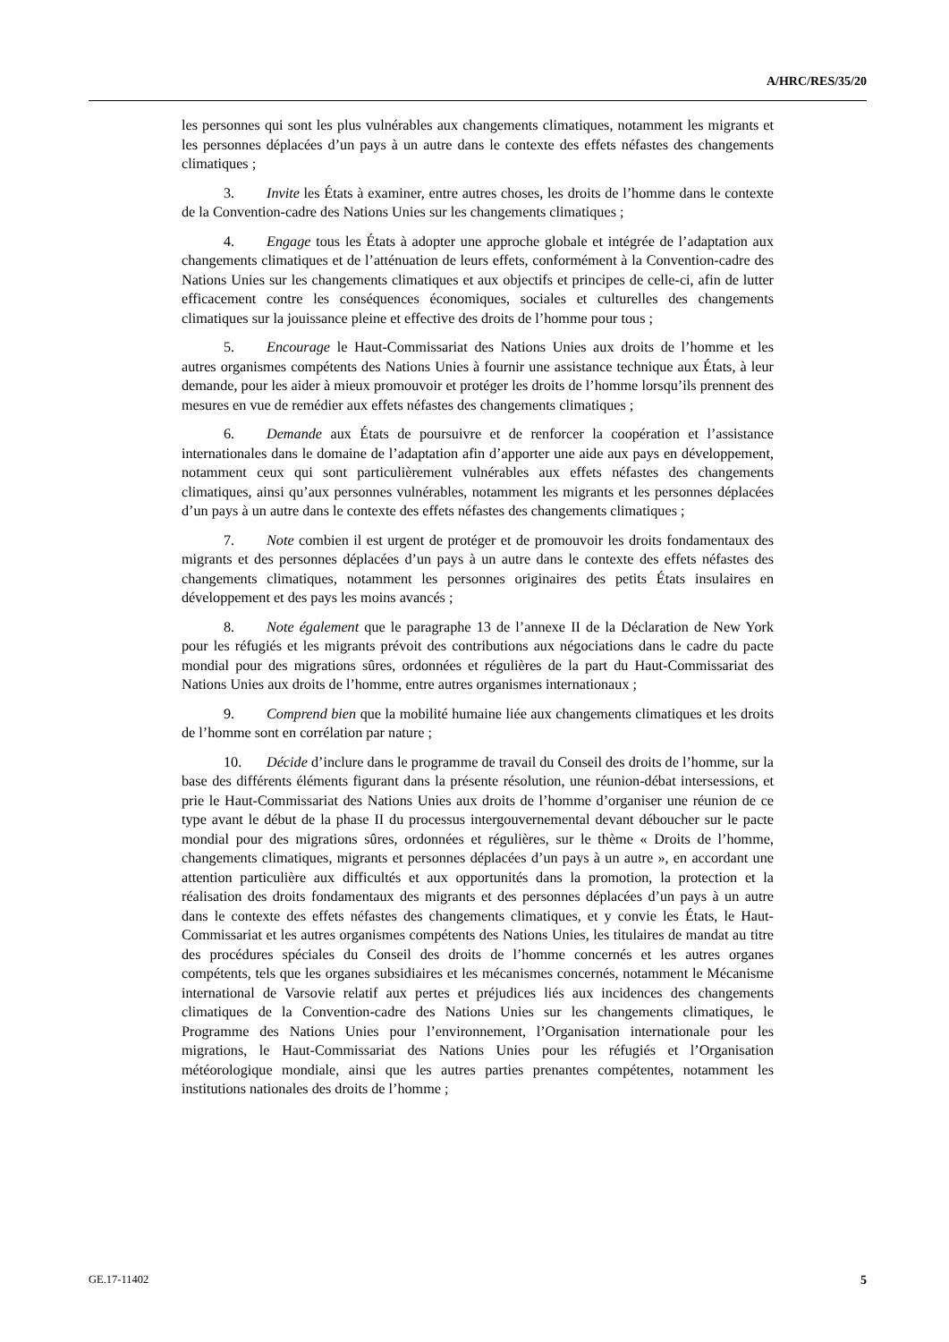A/HRC/RES/35/20
les personnes qui sont les plus vulnérables aux changements climatiques, notamment les migrants et les personnes déplacées d’un pays à un autre dans le contexte des effets néfastes des changements climatiques ;
3. Invite les États à examiner, entre autres choses, les droits de l’homme dans le contexte de la Convention-cadre des Nations Unies sur les changements climatiques ;
4. Engage tous les États à adopter une approche globale et intégrée de l’adaptation aux changements climatiques et de l’atténuation de leurs effets, conformément à la Convention-cadre des Nations Unies sur les changements climatiques et aux objectifs et principes de celle-ci, afin de lutter efficacement contre les conséquences économiques, sociales et culturelles des changements climatiques sur la jouissance pleine et effective des droits de l’homme pour tous ;
5. Encourage le Haut-Commissariat des Nations Unies aux droits de l’homme et les autres organismes compétents des Nations Unies à fournir une assistance technique aux États, à leur demande, pour les aider à mieux promouvoir et protéger les droits de l’homme lorsqu’ils prennent des mesures en vue de remédier aux effets néfastes des changements climatiques ;
6. Demande aux États de poursuivre et de renforcer la coopération et l’assistance internationales dans le domaine de l’adaptation afin d’apporter une aide aux pays en développement, notamment ceux qui sont particulièrement vulnérables aux effets néfastes des changements climatiques, ainsi qu’aux personnes vulnérables, notamment les migrants et les personnes déplacées d’un pays à un autre dans le contexte des effets néfastes des changements climatiques ;
7. Note combien il est urgent de protéger et de promouvoir les droits fondamentaux des migrants et des personnes déplacées d’un pays à un autre dans le contexte des effets néfastes des changements climatiques, notamment les personnes originaires des petits États insulaires en développement et des pays les moins avancés ;
8. Note également que le paragraphe 13 de l’annexe II de la Déclaration de New York pour les réfugiés et les migrants prévoit des contributions aux négociations dans le cadre du pacte mondial pour des migrations sûres, ordonnées et régulières de la part du Haut-Commissariat des Nations Unies aux droits de l’homme, entre autres organismes internationaux ;
9. Comprend bien que la mobilité humaine liée aux changements climatiques et les droits de l’homme sont en corrélation par nature ;
10. Décide d’inclure dans le programme de travail du Conseil des droits de l’homme, sur la base des différents éléments figurant dans la présente résolution, une réunion-débat intersessions, et prie le Haut-Commissariat des Nations Unies aux droits de l’homme d’organiser une réunion de ce type avant le début de la phase II du processus intergouvernemental devant déboucher sur le pacte mondial pour des migrations sûres, ordonnées et régulières, sur le thème « Droits de l’homme, changements climatiques, migrants et personnes déplacées d’un pays à un autre », en accordant une attention particulière aux difficultés et aux opportunités dans la promotion, la protection et la réalisation des droits fondamentaux des migrants et des personnes déplacées d’un pays à un autre dans le contexte des effets néfastes des changements climatiques, et y convie les États, le Haut-Commissariat et les autres organismes compétents des Nations Unies, les titulaires de mandat au titre des procédures spéciales du Conseil des droits de l’homme concernés et les autres organes compétents, tels que les organes subsidiaires et les mécanismes concernés, notamment le Mécanisme international de Varsovie relatif aux pertes et préjudices liés aux incidences des changements climatiques de la Convention-cadre des Nations Unies sur les changements climatiques, le Programme des Nations Unies pour l’environnement, l’Organisation internationale pour les migrations, le Haut-Commissariat des Nations Unies pour les réfugiés et l’Organisation météorologique mondiale, ainsi que les autres parties prenantes compétentes, notamment les institutions nationales des droits de l’homme ;
GE.17-11402 5